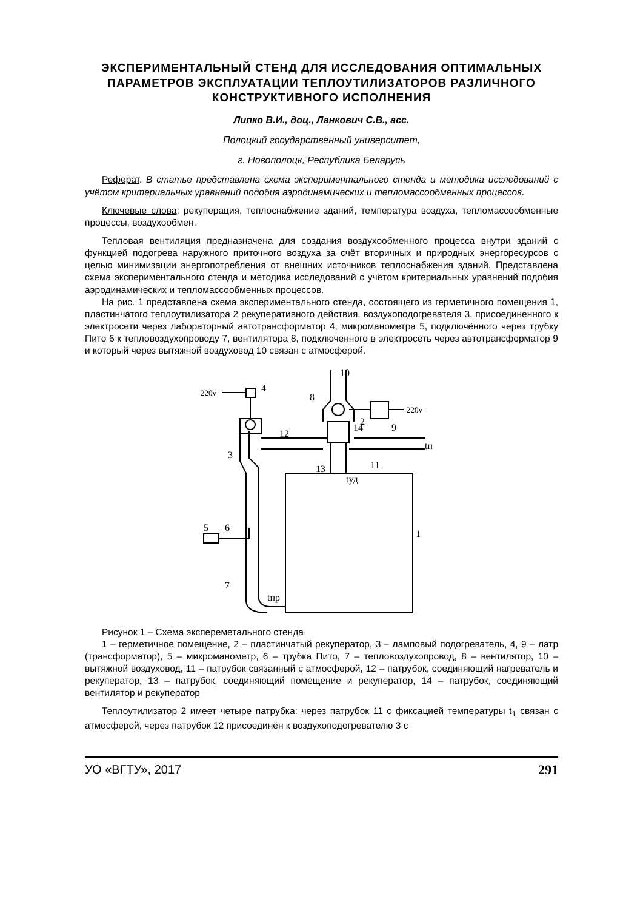ЭКСПЕРИМЕНТАЛЬНЫЙ СТЕНД ДЛЯ ИССЛЕДОВАНИЯ ОПТИМАЛЬНЫХ ПАРАМЕТРОВ ЭКСПЛУАТАЦИИ ТЕПЛОУТИЛИЗАТОРОВ РАЗЛИЧНОГО КОНСТРУКТИВНОГО ИСПОЛНЕНИЯ
Липко В.И., доц., Ланкович С.В., асс.
Полоцкий государственный университет,
г. Новополоцк, Республика Беларусь
Реферат. В статье представлена схема экспериментального стенда и методика исследований с учётом критериальных уравнений подобия аэродинамических и тепломассообменных процессов.
Ключевые слова: рекуперация, теплоснабжение зданий, температура воздуха, тепломассообменные процессы, воздухообмен.
Тепловая вентиляция предназначена для создания воздухообменного процесса внутри зданий с функцией подогрева наружного приточного воздуха за счёт вторичных и природных энергоресурсов с целью минимизации энергопотребления от внешних источников теплоснабжения зданий. Представлена схема экспериментального стенда и методика исследований с учётом критериальных уравнений подобия аэродинамических и тепломассообменных процессов.
На рис. 1 представлена схема экспериментального стенда, состоящего из герметичного помещения 1, пластинчатого теплоутилизатора 2 рекуперативного действия, воздухоподогревателя 3, присоединенного к электросети через лабораторный автотрансформатор 4, микроманометра 5, подключённого через трубку Пито 6 к тепловоздухопроводу 7, вентилятора 8, подключенного в электросеть через автотрансформатор 9 и который через вытяжной воздуховод 10 связан с атмосферой.
220v
220v
10
8
9
4
14
2
12
3
11
13
5
6
1
7
tн
tпр
tуд
Рисунок 1 – Схема экспереметального стенда
1 – герметичное помещение, 2 – пластинчатый рекуператор, 3 – ламповый подогреватель, 4, 9 – латр (трансформатор), 5 – микроманометр, 6 – трубка Пито, 7 – тепловоздухопровод, 8 – вентилятор, 10 – вытяжной воздуховод, 11 – патрубок связанный с атмосферой, 12 – патрубок, соединяющий нагреватель и рекуператор, 13 – патрубок, соединяющий помещение и рекуператор, 14 – патрубок, соединяющий вентилятор и рекуператор
Теплоутилизатор 2 имеет четыре патрубка: через патрубок 11 с фиксацией температуры t<sub>1</sub> связан с атмосферой, через патрубок 12 присоединён к воздухоподогревателю 3 с
УО «ВГТУ», 2017 291